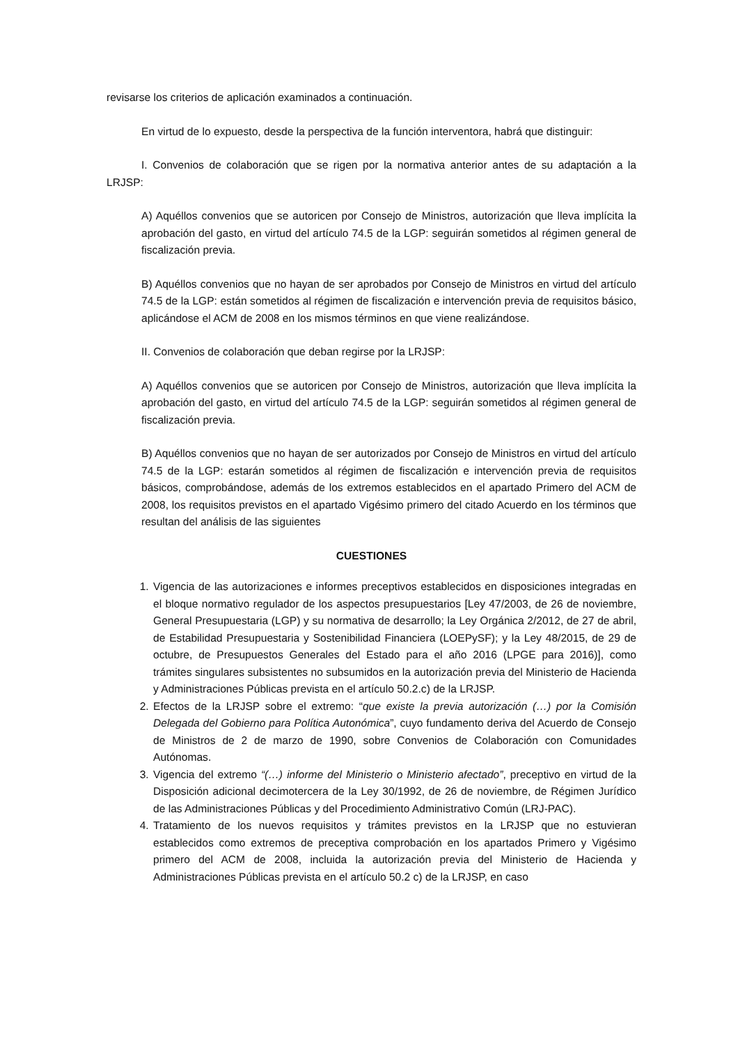revisarse los criterios de aplicación examinados a continuación.
En virtud de lo expuesto, desde la perspectiva de la función interventora, habrá que distinguir:
I. Convenios de colaboración que se rigen por la normativa anterior antes de su adaptación a la LRJSP:
A) Aquéllos convenios que se autoricen por Consejo de Ministros, autorización que lleva implícita la aprobación del gasto, en virtud del artículo 74.5 de la LGP: seguirán sometidos al régimen general de fiscalización previa.
B) Aquéllos convenios que no hayan de ser aprobados por Consejo de Ministros en virtud del artículo 74.5 de la LGP: están sometidos al régimen de fiscalización e intervención previa de requisitos básico, aplicándose el ACM de 2008 en los mismos términos en que viene realizándose.
II. Convenios de colaboración que deban regirse por la LRJSP:
A) Aquéllos convenios que se autoricen por Consejo de Ministros, autorización que lleva implícita la aprobación del gasto, en virtud del artículo 74.5 de la LGP: seguirán sometidos al régimen general de fiscalización previa.
B) Aquéllos convenios que no hayan de ser autorizados por Consejo de Ministros en virtud del artículo 74.5 de la LGP: estarán sometidos al régimen de fiscalización e intervención previa de requisitos básicos, comprobándose, además de los extremos establecidos en el apartado Primero del ACM de 2008, los requisitos previstos en el apartado Vigésimo primero del citado Acuerdo en los términos que resultan del análisis de las siguientes
CUESTIONES
1. Vigencia de las autorizaciones e informes preceptivos establecidos en disposiciones integradas en el bloque normativo regulador de los aspectos presupuestarios [Ley 47/2003, de 26 de noviembre, General Presupuestaria (LGP) y su normativa de desarrollo; la Ley Orgánica 2/2012, de 27 de abril, de Estabilidad Presupuestaria y Sostenibilidad Financiera (LOEPySF); y la Ley 48/2015, de 29 de octubre, de Presupuestos Generales del Estado para el año 2016 (LPGE para 2016)], como trámites singulares subsistentes no subsumidos en la autorización previa del Ministerio de Hacienda y Administraciones Públicas prevista en el artículo 50.2.c) de la LRJSP.
2. Efectos de la LRJSP sobre el extremo: “que existe la previa autorización (…) por la Comisión Delegada del Gobierno para Política Autonómica”, cuyo fundamento deriva del Acuerdo de Consejo de Ministros de 2 de marzo de 1990, sobre Convenios de Colaboración con Comunidades Autónomas.
3. Vigencia del extremo “(…) informe del Ministerio o Ministerio afectado”, preceptivo en virtud de la Disposición adicional decimotercera de la Ley 30/1992, de 26 de noviembre, de Régimen Jurídico de las Administraciones Públicas y del Procedimiento Administrativo Común (LRJ-PAC).
4. Tratamiento de los nuevos requisitos y trámites previstos en la LRJSP que no estuvieran establecidos como extremos de preceptiva comprobación en los apartados Primero y Vigésimo primero del ACM de 2008, incluida la autorización previa del Ministerio de Hacienda y Administraciones Públicas prevista en el artículo 50.2 c) de la LRJSP, en caso